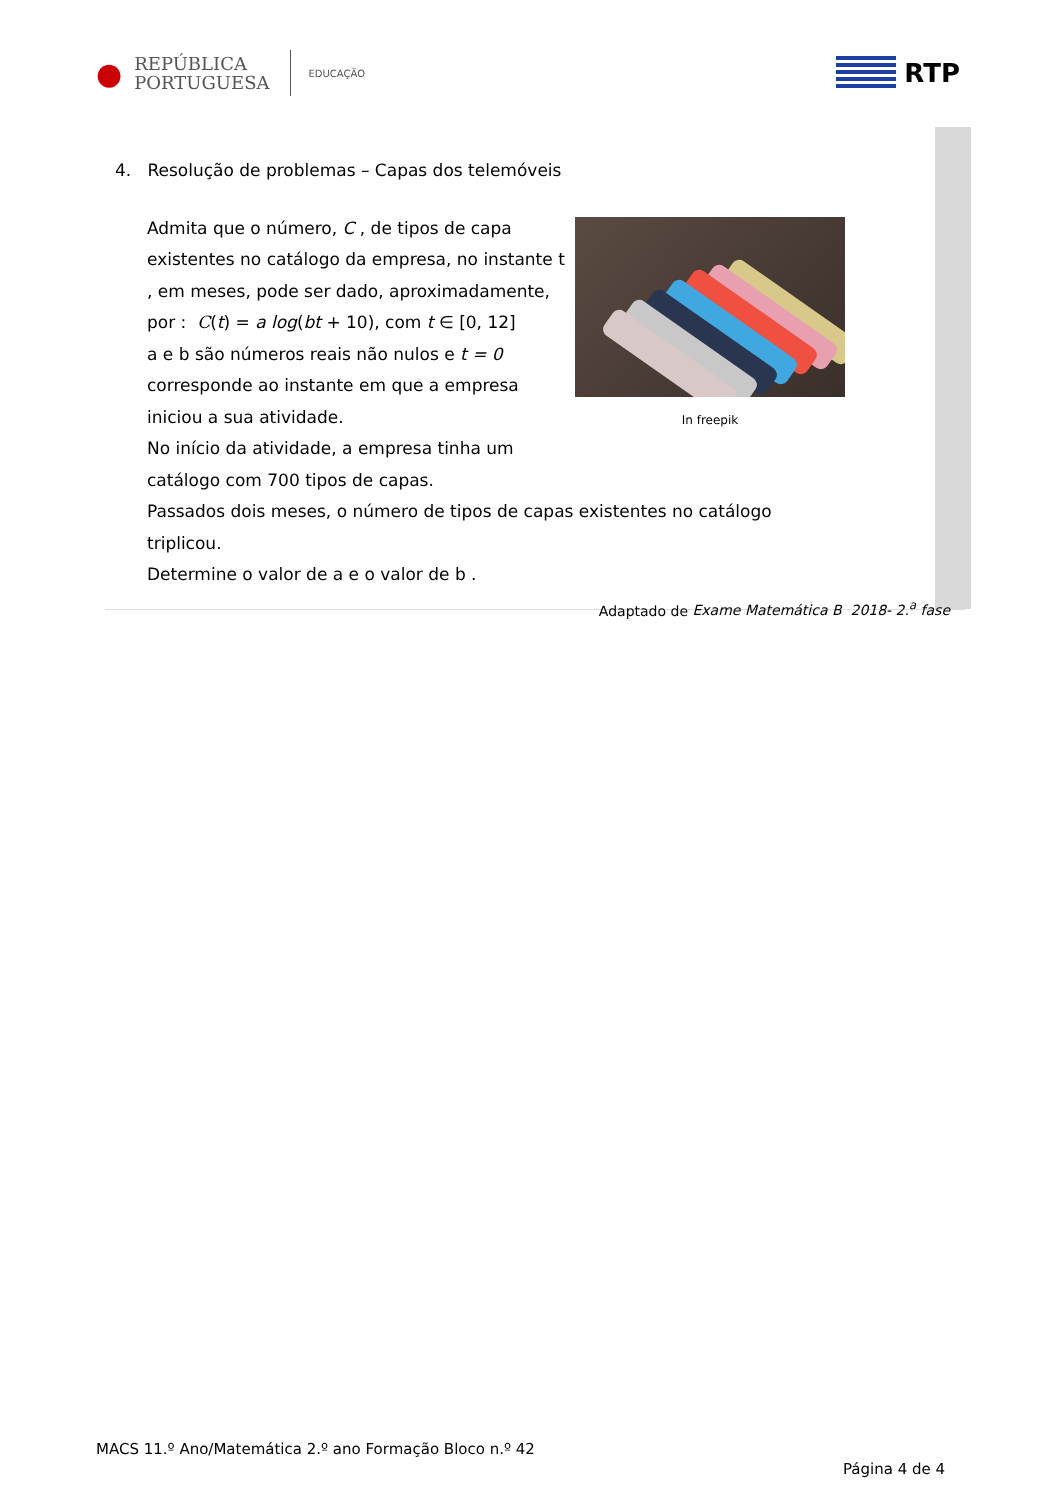●
REPÚBLICA
PORTUGUESA
EDUCAÇÃO
RTP
4. Resolução de problemas – Capas dos telemóveis
In freepik
Admita que o número, C , de tipos de capa existentes no catálogo da empresa, no instante t , em meses, pode ser dado, aproximadamente, por : C(t) = a log(bt + 10), com t ∈ [0, 12]
a e b são números reais não nulos e t = 0 corresponde ao instante em que a empresa iniciou a sua atividade.
No início da atividade, a empresa tinha um catálogo com 700 tipos de capas.
Passados dois meses, o número de tipos de capas existentes no catálogo triplicou.
Determine o valor de a e o valor de b .
Adaptado de Exame Matemática B 2018- 2.<sup>a</sup> fase
MACS 11.º Ano/Matemática 2.º ano Formação Bloco n.º 42
Página 4 de 4